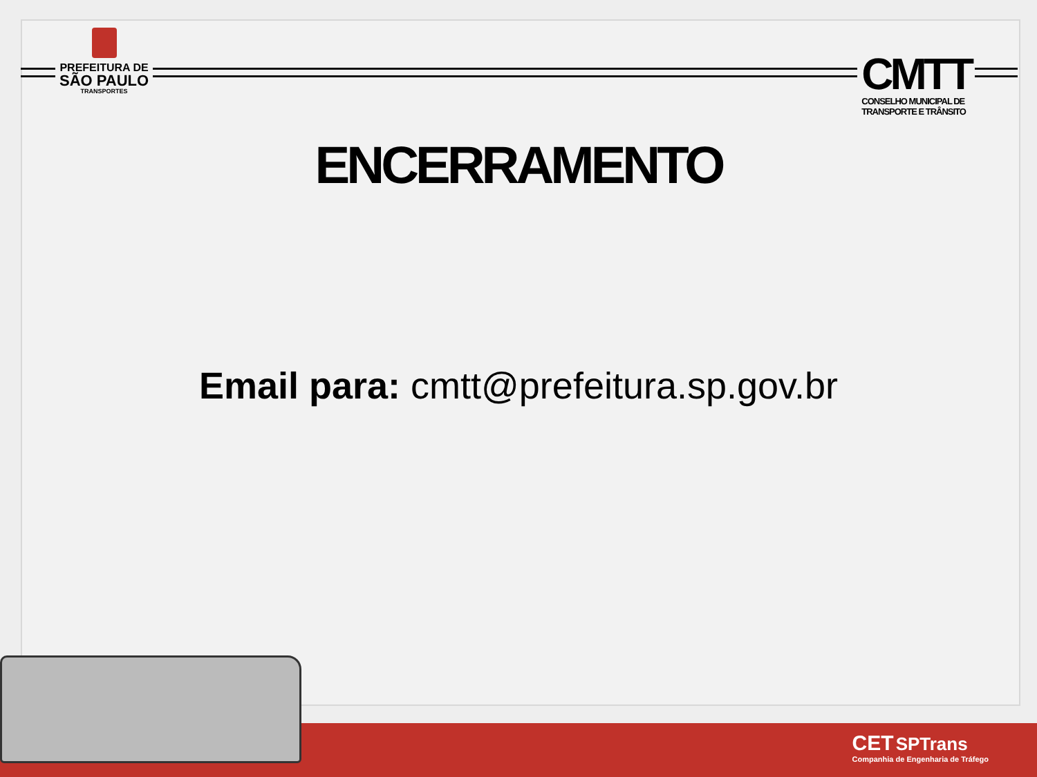PREFEITURA DE
SÃO PAULO
TRANSPORTES
CMTT
CONSELHO MUNICIPAL DE
TRANSPORTE E TRÂNSITO
ENCERRAMENTO
Email para: cmtt@prefeitura.sp.gov.br
CET SPTrans
Companhia de Engenharia de Tráfego